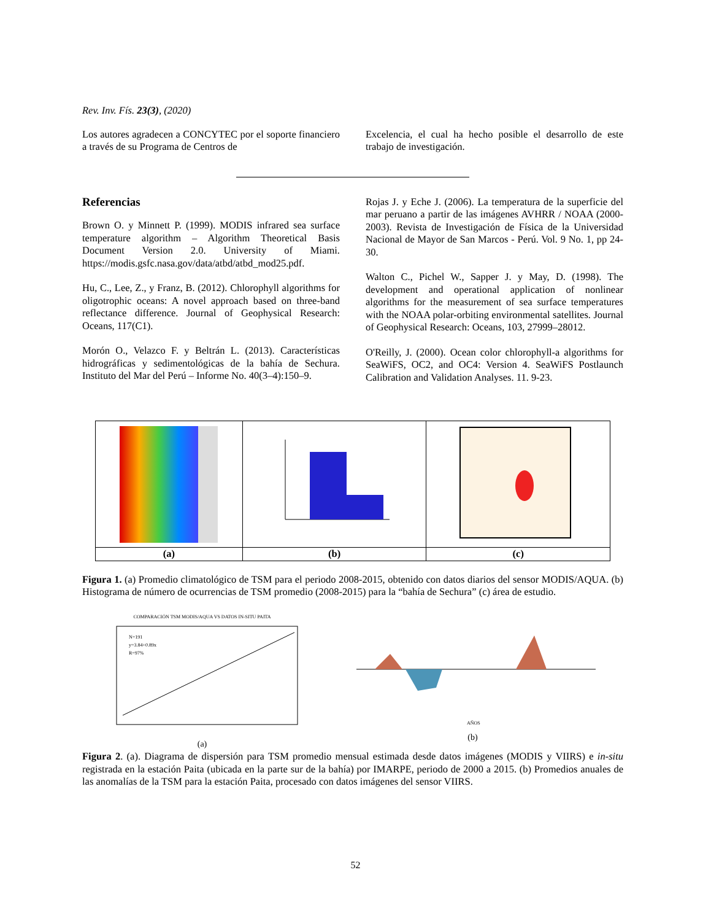Rev. Inv. Fís. 23(3), (2020)
Los autores agradecen a CONCYTEC por el soporte financiero a través de su Programa de Centros de
Excelencia, el cual ha hecho posible el desarrollo de este trabajo de investigación.
Referencias
Brown O. y Minnett P. (1999). MODIS infrared sea surface temperature algorithm – Algorithm Theoretical Basis Document Version 2.0. University of Miami. https://modis.gsfc.nasa.gov/data/atbd/atbd_mod25.pdf.
Hu, C., Lee, Z., y Franz, B. (2012). Chlorophyll algorithms for oligotrophic oceans: A novel approach based on three-band reflectance difference. Journal of Geophysical Research: Oceans, 117(C1).
Morón O., Velazco F. y Beltrán L. (2013). Características hidrográficas y sedimentológicas de la bahía de Sechura. Instituto del Mar del Perú – Informe No. 40(3–4):150–9.
Rojas J. y Eche J. (2006). La temperatura de la superficie del mar peruano a partir de las imágenes AVHRR / NOAA (2000-2003). Revista de Investigación de Física de la Universidad Nacional de Mayor de San Marcos - Perú. Vol. 9 No. 1, pp 24-30.
Walton C., Pichel W., Sapper J. y May, D. (1998). The development and operational application of nonlinear algorithms for the measurement of sea surface temperatures with the NOAA polar-orbiting environmental satellites. Journal of Geophysical Research: Oceans, 103, 27999–28012.
O'Reilly, J. (2000). Ocean color chlorophyll-a algorithms for SeaWiFS, OC2, and OC4: Version 4. SeaWiFS Postlaunch Calibration and Validation Analyses. 11. 9-23.
| (a) | (b) | (c) |
Figura 1. (a) Promedio climatológico de TSM para el periodo 2008-2015, obtenido con datos diarios del sensor MODIS/AQUA. (b) Histograma de número de ocurrencias de TSM promedio (2008-2015) para la “bahía de Sechura” (c) área de estudio.
COMPARACIÓN TSM MODIS/AQUA VS DATOS IN-SITU PAITA
N=191
y=3.84+0.89x
R=97%
(a)
AÑOS
(b)
Figura 2. (a). Diagrama de dispersión para TSM promedio mensual estimada desde datos imágenes (MODIS y VIIRS) e in-situ registrada en la estación Paita (ubicada en la parte sur de la bahía) por IMARPE, periodo de 2000 a 2015. (b) Promedios anuales de las anomalías de la TSM para la estación Paita, procesado con datos imágenes del sensor VIIRS.
52